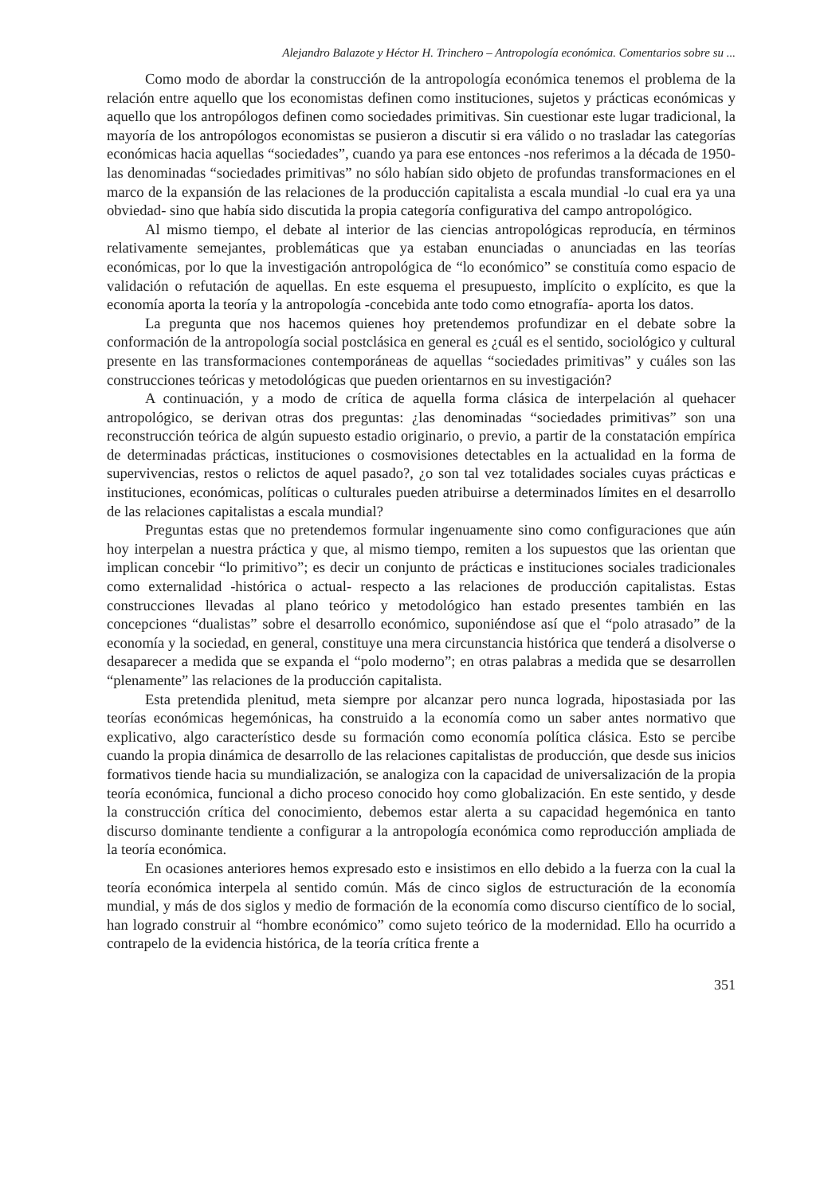Alejandro Balazote y Héctor H. Trinchero – Antropología económica. Comentarios sobre su ...
Como modo de abordar la construcción de la antropología económica tenemos el problema de la relación entre aquello que los economistas definen como instituciones, sujetos y prácticas económicas y aquello que los antropólogos definen como sociedades primitivas. Sin cuestionar este lugar tradicional, la mayoría de los antropólogos economistas se pusieron a discutir si era válido o no trasladar las categorías económicas hacia aquellas “sociedades”, cuando ya para ese entonces -nos referimos a la década de 1950- las denominadas “sociedades primitivas” no sólo habían sido objeto de profundas transformaciones en el marco de la expansión de las relaciones de la producción capitalista a escala mundial -lo cual era ya una obviedad- sino que había sido discutida la propia categoría configurativa del campo antropológico.
Al mismo tiempo, el debate al interior de las ciencias antropológicas reproducía, en términos relativamente semejantes, problemáticas que ya estaban enunciadas o anunciadas en las teorías económicas, por lo que la investigación antropológica de “lo económico” se constituía como espacio de validación o refutación de aquellas. En este esquema el presupuesto, implícito o explícito, es que la economía aporta la teoría y la antropología -concebida ante todo como etnografía- aporta los datos.
La pregunta que nos hacemos quienes hoy pretendemos profundizar en el debate sobre la conformación de la antropología social postclásica en general es ¿cuál es el sentido, sociológico y cultural presente en las transformaciones contemporáneas de aquellas “sociedades primitivas” y cuáles son las construcciones teóricas y metodológicas que pueden orientarnos en su investigación?
A continuación, y a modo de crítica de aquella forma clásica de interpelación al quehacer antropológico, se derivan otras dos preguntas: ¿las denominadas “sociedades primitivas” son una reconstrucción teórica de algún supuesto estadio originario, o previo, a partir de la constatación empírica de determinadas prácticas, instituciones o cosmovisiones detectables en la actualidad en la forma de supervivencias, restos o relictos de aquel pasado?, ¿o son tal vez totalidades sociales cuyas prácticas e instituciones, económicas, políticas o culturales pueden atribuirse a determinados límites en el desarrollo de las relaciones capitalistas a escala mundial?
Preguntas estas que no pretendemos formular ingenuamente sino como configuraciones que aún hoy interpelan a nuestra práctica y que, al mismo tiempo, remiten a los supuestos que las orientan que implican concebir “lo primitivo”; es decir un conjunto de prácticas e instituciones sociales tradicionales como externalidad -histórica o actual- respecto a las relaciones de producción capitalistas. Estas construcciones llevadas al plano teórico y metodológico han estado presentes también en las concepciones “dualistas” sobre el desarrollo económico, suponiéndose así que el “polo atrasado” de la economía y la sociedad, en general, constituye una mera circunstancia histórica que tenderá a disolverse o desaparecer a medida que se expanda el “polo moderno”; en otras palabras a medida que se desarrollen “plenamente” las relaciones de la producción capitalista.
Esta pretendida plenitud, meta siempre por alcanzar pero nunca lograda, hipostasiada por las teorías económicas hegemónicas, ha construido a la economía como un saber antes normativo que explicativo, algo característico desde su formación como economía política clásica. Esto se percibe cuando la propia dinámica de desarrollo de las relaciones capitalistas de producción, que desde sus inicios formativos tiende hacia su mundialización, se analogiza con la capacidad de universalización de la propia teoría económica, funcional a dicho proceso conocido hoy como globalización. En este sentido, y desde la construcción crítica del conocimiento, debemos estar alerta a su capacidad hegemónica en tanto discurso dominante tendiente a configurar a la antropología económica como reproducción ampliada de la teoría económica.
En ocasiones anteriores hemos expresado esto e insistimos en ello debido a la fuerza con la cual la teoría económica interpela al sentido común. Más de cinco siglos de estructuración de la economía mundial, y más de dos siglos y medio de formación de la economía como discurso científico de lo social, han logrado construir al “hombre económico” como sujeto teórico de la modernidad. Ello ha ocurrido a contrapelo de la evidencia histórica, de la teoría crítica frente a
351